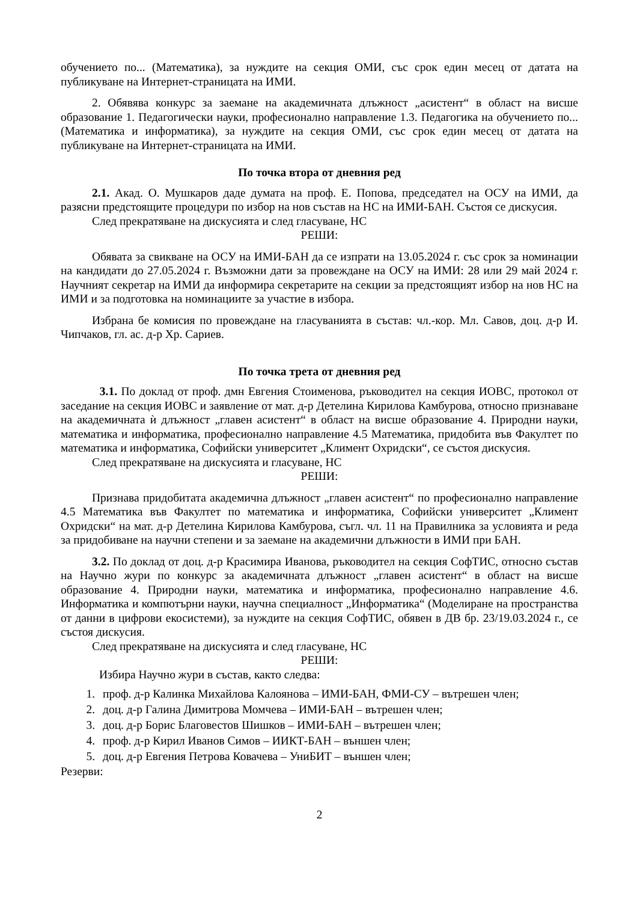обучението по... (Математика), за нуждите на секция ОМИ, със срок един месец от датата на публикуване на Интернет-страницата на ИМИ.
2. Обявява конкурс за заемане на академичната длъжност „асистент“ в област на висше образование 1. Педагогически науки, професионално направление 1.3. Педагогика на обучението по... (Математика и информатика), за нуждите на секция ОМИ, със срок един месец от датата на публикуване на Интернет-страницата на ИМИ.
По точка втора от дневния ред
2.1. Акад. О. Мушкаров даде думата на проф. Е. Попова, председател на ОСУ на ИМИ, да разясни предстоящите процедури по избор на нов състав на НС на ИМИ-БАН. Състоя се дискусия.
След прекратяване на дискусията и след гласуване, НС
РЕШИ:
Обявата за свикване на ОСУ на ИМИ-БАН да се изпрати на 13.05.2024 г. със срок за номинации на кандидати до 27.05.2024 г. Възможни дати за провеждане на ОСУ на ИМИ: 28 или 29 май 2024 г. Научният секретар на ИМИ да информира секретарите на секции за предстоящият избор на нов НС на ИМИ и за подготовка на номинациите за участие в избора.
Избрана бе комисия по провеждане на гласуванията в състав: чл.-кор. Мл. Савов, доц. д-р И. Чипчаков, гл. ас. д-р Хр. Сариев.
По точка трета от дневния ред
3.1. По доклад от проф. дмн Евгения Стоименова, ръководител на секция ИОВС, протокол от заседание на секция ИОВС и заявление от мат. д-р Детелина Кирилова Камбурова, относно признаване на академичната ѝ длъжност „главен асистент“ в област на висше образование 4. Природни науки, математика и информатика, професионално направление 4.5 Математика, придобита във Факултет по математика и информатика, Софийски университет „Климент Охридски“, се състоя дискусия.
След прекратяване на дискусията и гласуване, НС
РЕШИ:
Признава придобитата академична длъжност „главен асистент“ по професионално направление 4.5 Математика във Факултет по математика и информатика, Софийски университет „Климент Охридски“ на мат. д-р Детелина Кирилова Камбурова, съгл. чл. 11 на Правилника за условията и реда за придобиване на научни степени и за заемане на академични длъжности в ИМИ при БАН.
3.2. По доклад от доц. д-р Красимира Иванова, ръководител на секция СофТИС, относно състав на Научно жури по конкурс за академичната длъжност „главен асистент“ в област на висше образование 4. Природни науки, математика и информатика, професионално направление 4.6. Информатика и компютърни науки, научна специалност „Информатика“ (Моделиране на пространства от данни в цифрови екосистеми), за нуждите на секция СофТИС, обявен в ДВ бр. 23/19.03.2024 г., се състоя дискусия.
След прекратяване на дискусията и след гласуване, НС
РЕШИ:
Избира Научно жури в състав, както следва:
1. проф. д-р Калинка Михайлова Калоянова – ИМИ-БАН, ФМИ-СУ – вътрешен член;
2. доц. д-р Галина Димитрова Момчева – ИМИ-БАН – вътрешен член;
3. доц. д-р Борис Благовестов Шишков – ИМИ-БАН – вътрешен член;
4. проф. д-р Кирил Иванов Симов – ИИКТ-БАН – външен член;
5. доц. д-р Евгения Петрова Ковачева – УниБИТ – външен член;
Резерви:
2